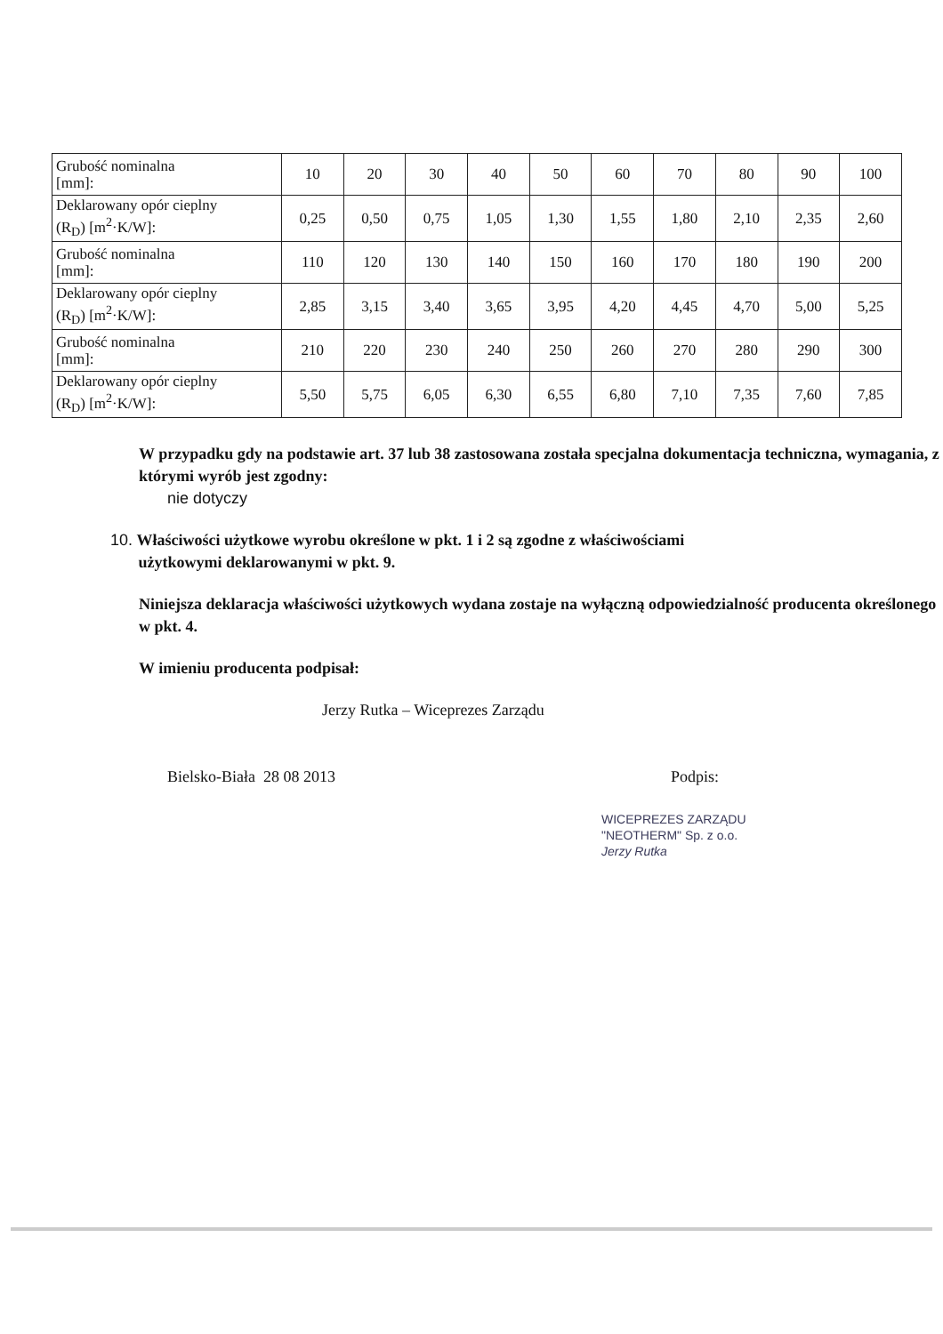| Grubość nominalna [mm]: | 10 | 20 | 30 | 40 | 50 | 60 | 70 | 80 | 90 | 100 |
| Deklarowany opór cieplny (R<sub>D</sub>) [m<sup>2</sup>·K/W]: | 0,25 | 0,50 | 0,75 | 1,05 | 1,30 | 1,55 | 1,80 | 2,10 | 2,35 | 2,60 |
| Grubość nominalna [mm]: | 110 | 120 | 130 | 140 | 150 | 160 | 170 | 180 | 190 | 200 |
| Deklarowany opór cieplny (R<sub>D</sub>) [m<sup>2</sup>·K/W]: | 2,85 | 3,15 | 3,40 | 3,65 | 3,95 | 4,20 | 4,45 | 4,70 | 5,00 | 5,25 |
| Grubość nominalna [mm]: | 210 | 220 | 230 | 240 | 250 | 260 | 270 | 280 | 290 | 300 |
| Deklarowany opór cieplny (R<sub>D</sub>) [m<sup>2</sup>·K/W]: | 5,50 | 5,75 | 6,05 | 6,30 | 6,55 | 6,80 | 7,10 | 7,35 | 7,60 | 7,85 |
W przypadku gdy na podstawie art. 37 lub 38 zastosowana została specjalna dokumentacja techniczna, wymagania, z którymi wyrób jest zgodny:
nie dotyczy
10. Właściwości użytkowe wyrobu określone w pkt. 1 i 2 są zgodne z właściwościami
użytkowymi deklarowanymi w pkt. 9.
Niniejsza deklaracja właściwości użytkowych wydana zostaje na wyłączną odpowiedzialność producenta określonego w pkt. 4.
W imieniu producenta podpisał:
Jerzy Rutka – Wiceprezes Zarządu
Bielsko-Biała 28 08 2013 Podpis:
WICEPREZES ZARZĄDU
"NEOTHERM" Sp. z o.o.
Jerzy Rutka